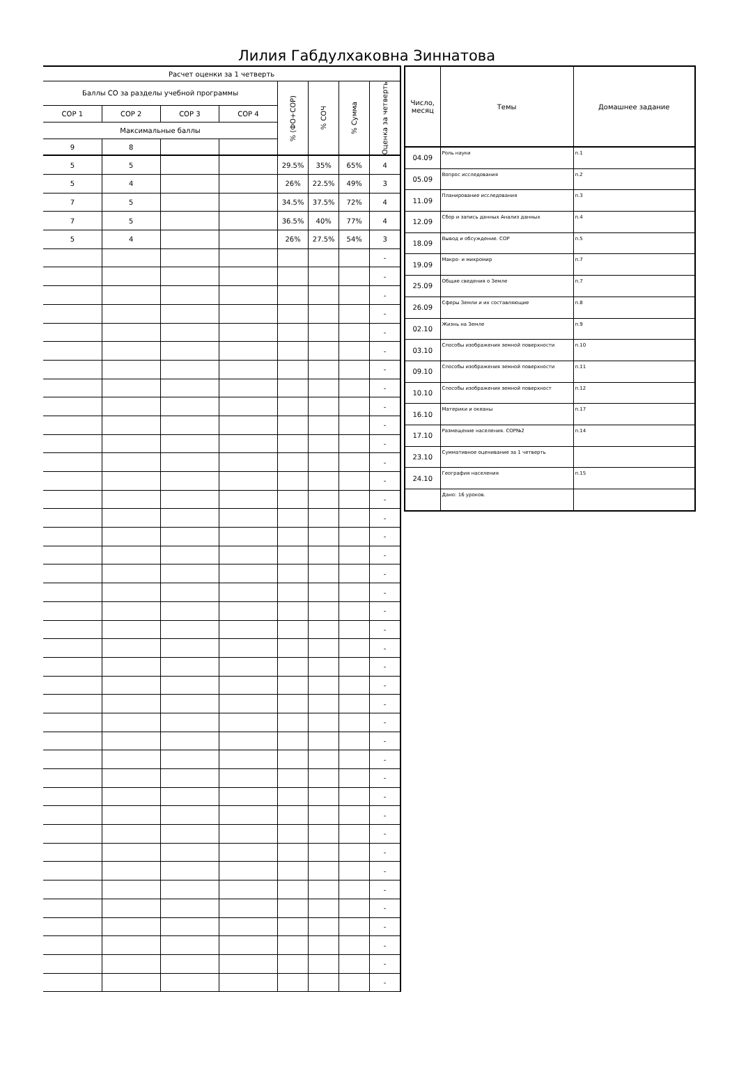Лилия Габдулхаковна Зиннатова
| Расчет оценки за 1 четверть | | | | | | | |
| --- | --- | --- | --- | --- | --- | --- | --- |
| Баллы СО за разделы учебной программы | | | | % (ФО+СОР) | % СОЧ | % Сумма | Оценка за четверть |
| СОР 1 | СОР 2 | СОР 3 | СОР 4 | | | | |
| Максимальные баллы | | | | | | | |
| 9 | 8 | | | | | | |
| 5 | 5 | | | 29.5% | 35% | 65% | 4 |
| 5 | 4 | | | 26% | 22.5% | 49% | 3 |
| 7 | 5 | | | 34.5% | 37.5% | 72% | 4 |
| 7 | 5 | | | 36.5% | 40% | 77% | 4 |
| 5 | 4 | | | 26% | 27.5% | 54% | 3 |
| | | | | | | | - |
| | | | | | | | - |
| | | | | | | | - |
| | | | | | | | - |
| | | | | | | | - |
| | | | | | | | - |
| | | | | | | | - |
| | | | | | | | - |
| | | | | | | | - |
| | | | | | | | - |
| | | | | | | | - |
| | | | | | | | - |
| | | | | | | | - |
| | | | | | | | - |
| | | | | | | | - |
| | | | | | | | - |
| | | | | | | | - |
| | | | | | | | - |
| | | | | | | | - |
| | | | | | | | - |
| | | | | | | | - |
| | | | | | | | - |
| | | | | | | | - |
| | | | | | | | - |
| | | | | | | | - |
| | | | | | | | - |
| | | | | | | | - |
| | | | | | | | - |
| | | | | | | | - |
| | | | | | | | - |
| | | | | | | | - |
| | | | | | | | - |
| | | | | | | | - |
| | | | | | | | - |
| | | | | | | | - |
| | | | | | | | - |
| | | | | | | | - |
| | | | | | | | - |
| | | | | | | | - |
| | | | | | | | - |
| Число, месяц | Темы | Домашнее задание |
| --- | --- | --- |
| 04.09 | Роль науки | п.1 |
| 05.09 | Вопрос исследования | п.2 |
| 11.09 | Планирование исследования | п.3 |
| 12.09 | Сбор и запись данных Анализ данных | п.4 |
| 18.09 | Вывод и обсуждение. СОР | п.5 |
| 19.09 | Макро- и микромир | п.7 |
| 25.09 | Общие сведения о Земле | п.7 |
| 26.09 | Сферы Земли и их составляющие | п.8 |
| 02.10 | Жизнь на Земле | п.9 |
| 03.10 | Способы изображения земной поверхности | п.10 |
| 09.10 | Способы изображения земной поверхности | п.11 |
| 10.10 | Способы изображения земной поверхност | п.12 |
| 16.10 | Материки и океаны | п.17 |
| 17.10 | Размещение населения. СОР№2 | п.14 |
| 23.10 | Суммативное оценивание за 1 четверть | |
| 24.10 | География населения | п.15 |
| | Дано: 16 уроков. | |